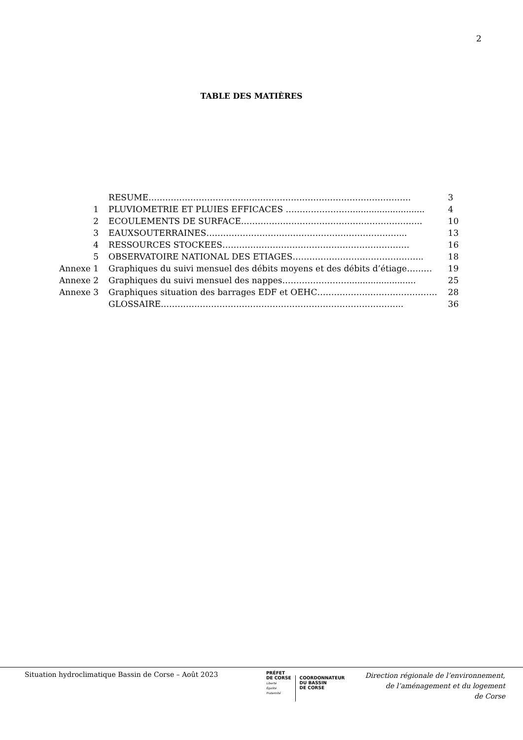2
TABLE DES MATIÈRES
| | RESUME…………………………………………………………………………………. | 3 |
| 1 | PLUVIOMETRIE ET PLUIES EFFICACES ……………………........................... | 4 |
| 2 | ECOULEMENTS DE SURFACE……………………………………………………….. | 10 |
| 3 | EAUXSOUTERRAINES……………………………………………………………... | 13 |
| 4 | RESSOURCES STOCKEES…………………………………………………………. | 16 |
| 5 | OBSERVATOIRE NATIONAL DES ETIAGES……………………………………….. | 18 |
| Annexe 1 | Graphiques du suivi mensuel des débits moyens et des débits d’étiage……… | 19 |
| Annexe 2 | Graphiques du suivi mensuel des nappes……………………......................... | 25 |
| Annexe 3 | Graphiques situation des barrages EDF et OEHC……………………………………. | 28 |
| | GLOSSAIRE…………………………………………………………………………... | 36 |
Situation hydroclimatique Bassin de Corse – Août 2023
PRÉFET
DE CORSE
Liberté
Égalité
Fraternité
COORDONNATEUR
DU BASSIN
DE CORSE
Direction régionale de l’environnement,
de l’aménagement et du logement
de Corse